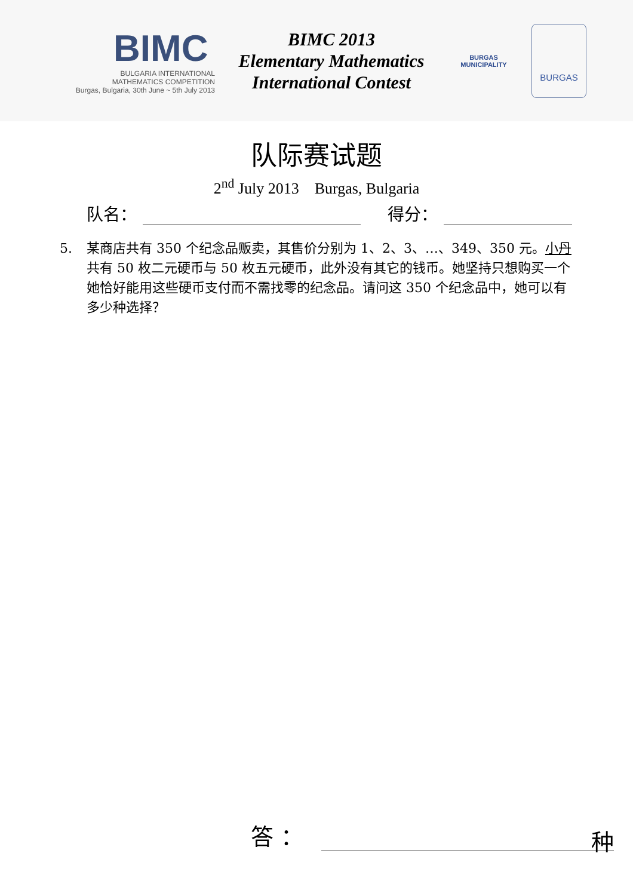BIMC
BULGARIA INTERNATIONAL
MATHEMATICS COMPETITION
Burgas, Bulgaria, 30th June ~ 5th July 2013
BIMC 2013
Elementary Mathematics
International Contest
BURGAS
MUNICIPALITY
BURGAS
队际赛试题
2<sup>nd</sup> July 2013 Burgas, Bulgaria
队名：
得分：
5. 某商店共有 350 个纪念品贩卖，其售价分别为 1、2、3、…、349、350 元。小丹共有 50 枚二元硬币与 50 枚五元硬币，此外没有其它的钱币。她坚持只想购买一个她恰好能用这些硬币支付而不需找零的纪念品。请问这 350 个纪念品中，她可以有多少种选择？
答 ：
种